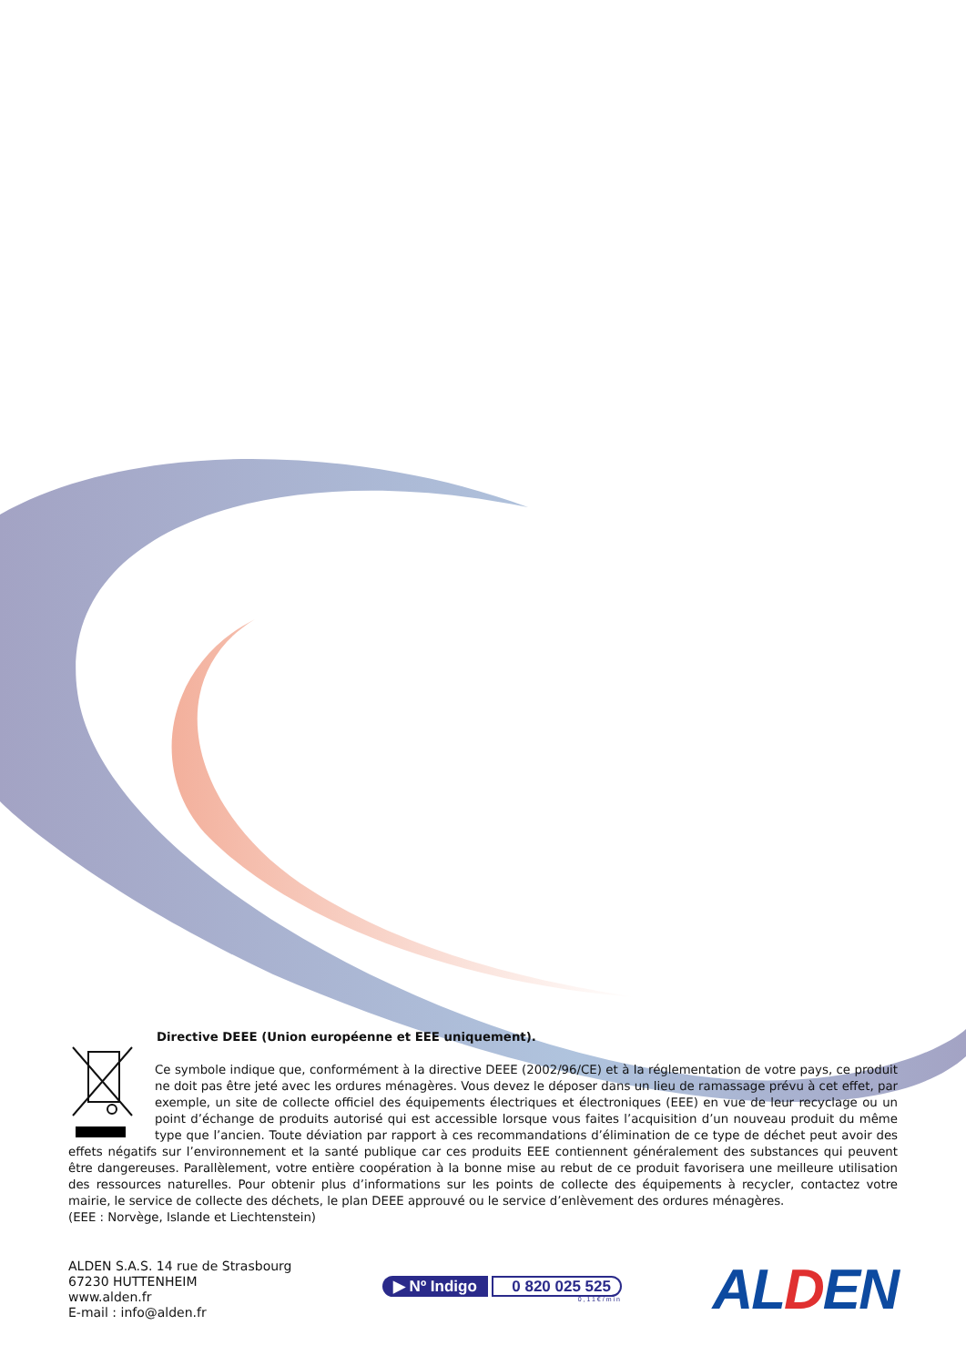Directive DEEE (Union européenne et EEE uniquement).
Ce symbole indique que, conformément à la directive DEEE (2002/96/CE) et à la réglementation de votre pays, ce produit ne doit pas être jeté avec les ordures ménagères. Vous devez le déposer dans un lieu de ramassage prévu à cet effet, par exemple, un site de collecte officiel des équipements électriques et électroniques (EEE) en vue de leur recyclage ou un point d’échange de produits autorisé qui est accessible lorsque vous faites l’acquisition d’un nouveau produit du même type que l’ancien. Toute déviation par rapport à ces recommandations d’élimination de ce type de déchet peut avoir des effets négatifs sur l’environnement et la santé publique car ces produits EEE contiennent généralement des substances qui peuvent être dangereuses. Parallèlement, votre entière coopération à la bonne mise au rebut de ce produit favorisera une meilleure utilisation des ressources naturelles. Pour obtenir plus d’informations sur les points de collecte des équipements à recycler, contactez votre mairie, le service de collecte des déchets, le plan DEEE approuvé ou le service d’enlèvement des ordures ménagères.
(EEE : Norvège, Islande et Liechtenstein)
ALDEN S.A.S. 14 rue de Strasbourg
67230 HUTTENHEIM
www.alden.fr
E-mail : info@alden.fr
▶ Nº Indigo 0 820 025 525
0,11€/min
ALDEN